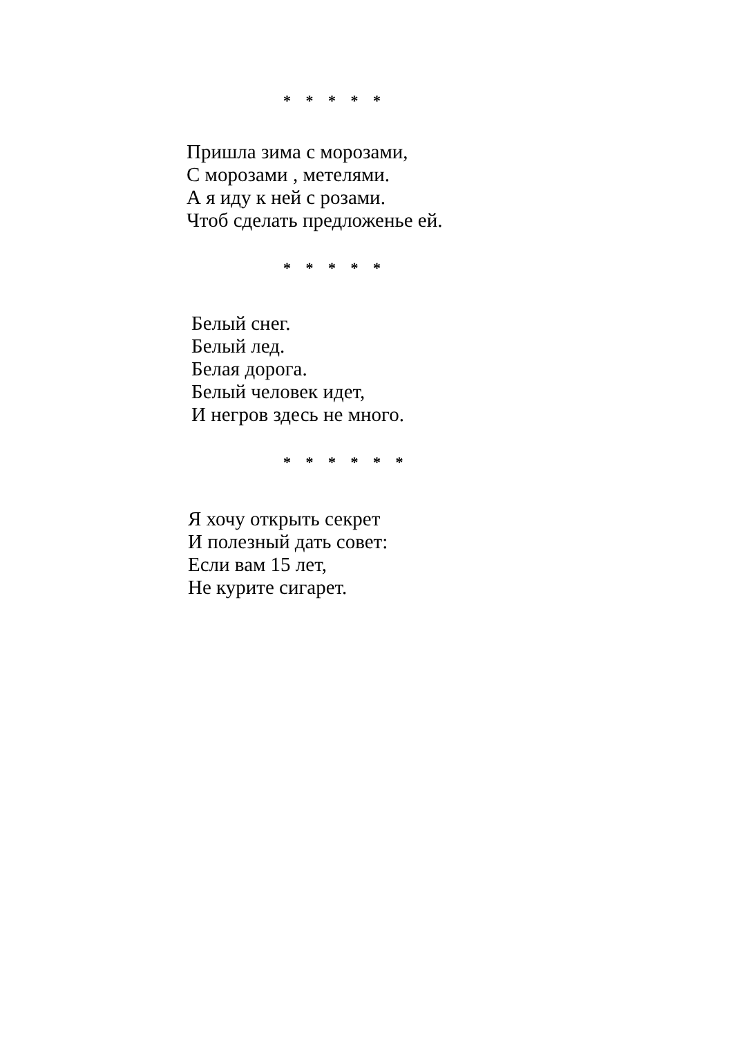* * * * *
Пришла зима с морозами,
С морозами , метелями.
А я иду к ней с розами.
Чтоб сделать предложенье ей.
* * * * *
Белый снег.
Белый лед.
Белая дорога.
Белый человек идет,
И негров здесь не много.
* * * * * *
Я хочу открыть секрет
И полезный дать совет:
Если вам 15 лет,
Не курите сигарет.